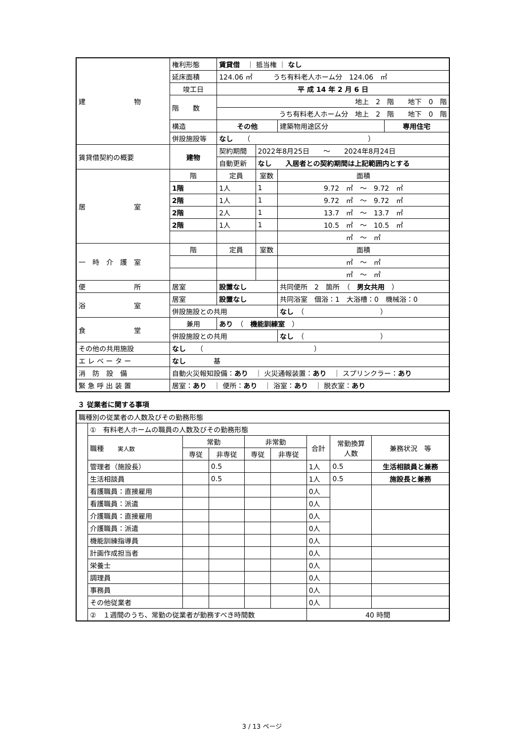| 建 物 | 権利形態 | 賃貸借 ｜ 抵当権 ｜ なし | | | |
| | 延床面積 | 124.06 ㎡ うち有料老人ホーム分 124.06 ㎡ | | | |
| | 竣工日 | 平 成 14 年 2 月 6 日 | | | |
| | 階 数 | 地上 2 階 地下 0 階 | | | |
| | | うち有料老人ホーム分 地上 2 階 地下 0 階 | | | |
| | 構造 | その他 | | 建築物用途区分 | 専用住宅 |
| | 併設施設等 | なし （ ） | | | |
| 賃貸借契約の概要 | 建物 | 契約期間 | 2022年8月25日 ～ 2024年8月24日 | | |
| | | 自動更新 | なし 入居者との契約期間は上記範囲内とする | | |
| 居 室 | 階 | 定員 | 室数 | 面積 | |
| | 1階 | 1人 | 1 | 9.72 ㎡ ～ 9.72 ㎡ | |
| | 2階 | 1人 | 1 | 9.72 ㎡ ～ 9.72 ㎡ | |
| | 2階 | 2人 | 1 | 13.7 ㎡ ～ 13.7 ㎡ | |
| | 2階 | 1人 | 1 | 10.5 ㎡ ～ 10.5 ㎡ | |
| | | | | ㎡ ～ ㎡ | |
| 一 時 介 護 室 | 階 | 定員 | 室数 | 面積 | |
| | | | | ㎡ ～ ㎡ | |
| | | | | ㎡ ～ ㎡ | |
| 便 所 | 居室 | 設置なし | | 共同便所 2 箇所 （ 男女共用 ） | |
| 浴 室 | 居室 | 設置なし | | 共同浴室 個浴：1 大浴槽：0 機械浴：0 | |
| | 併設施設との共用 | | | なし （ ） | |
| 食 堂 | 兼用 | あり （ 機能訓練室 ） | | | |
| | 併設施設との共用 | | | なし （ ） | |
| その他の共用施設 | なし （ ） | | | | |
| エ レ ベ ー タ ー | なし 基 | | | | |
| 消 防 設 備 | 自動火災報知設備： あり ｜ 火災通報装置： あり ｜ スプリンクラー： あり | | | | |
| 緊 急 呼 出 装 置 | 居室： あり ｜ 便所： あり ｜ 浴室： あり ｜ 脱衣室： あり | | | | |
３ 従業者に関する事項
| 職種別の従業者の人数及びその勤務形態 | | | | | | | | |
| | ① 有料老人ホームの職員の人数及びその勤務形態 | | | | | | | |
| | 職種 実人数 | 常勤 | | 非常勤 | | 合計 | 常勤換算 人数 | 兼務状況 等 |
| | | 専従 | 非専従 | 専従 | 非専従 | | | |
| | 管理者（施設長） | | 0.5 | | | 1人 | 0.5 | 生活相談員と兼務 |
| | 生活相談員 | | 0.5 | | | 1人 | 0.5 | 施設長と兼務 |
| | 看護職員：直接雇用 | | | | | 0人 | | |
| | 看護職員：派遣 | | | | | 0人 | | |
| | 介護職員：直接雇用 | | | | | 0人 | | |
| | 介護職員：派遣 | | | | | 0人 | | |
| | 機能訓練指導員 | | | | | 0人 | | |
| | 計画作成担当者 | | | | | 0人 | | |
| | 栄養士 | | | | | 0人 | | |
| | 調理員 | | | | | 0人 | | |
| | 事務員 | | | | | 0人 | | |
| | その他従業者 | | | | | 0人 | | |
| | ② １週間のうち、常勤の従業者が勤務すべき時間数 | | | | | 40 時間 | | |
3 / 13 ページ